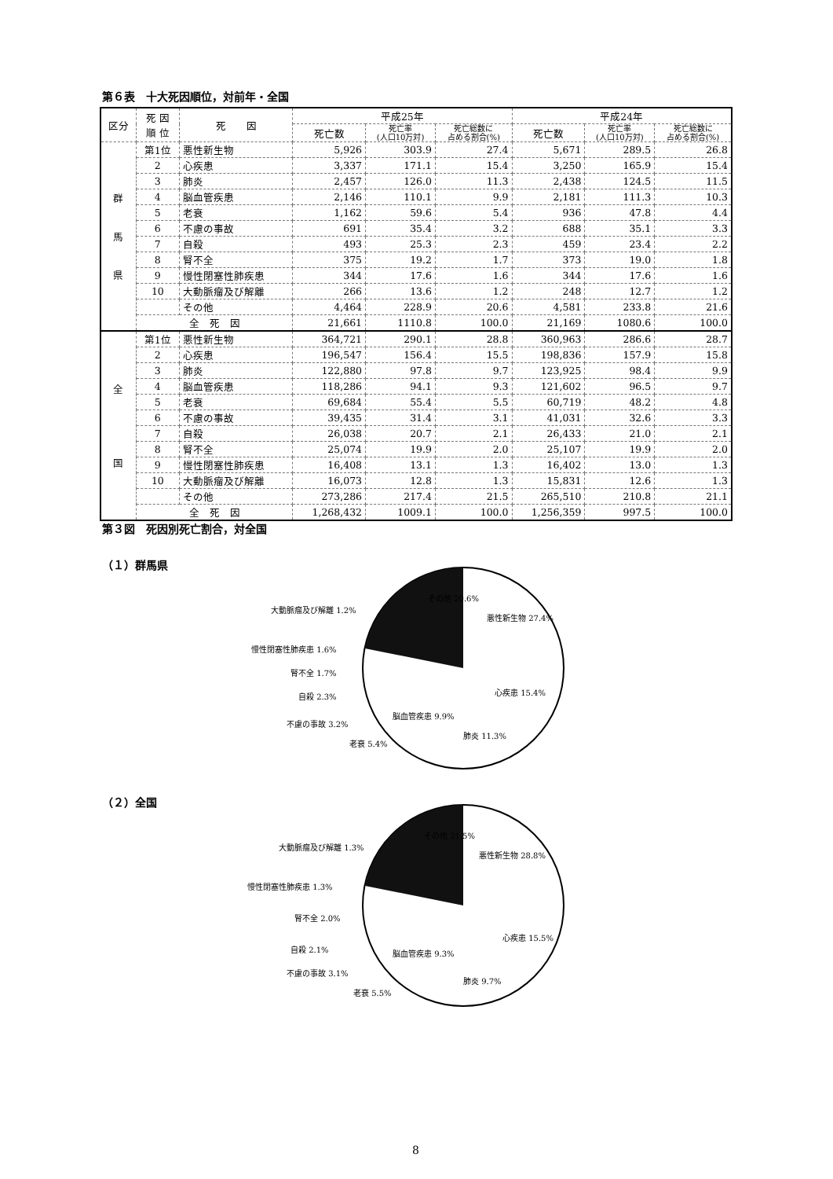第６表　十大死因順位，対前年・全国
| 区分 | 死 因 順 位 | 死 因 | 平成25年 | | | 平成24年 | | |
| --- | --- | --- | --- | --- | --- | --- | --- | --- |
| | | | 死亡数 | 死亡率 (人口10万対) | 死亡総数に 占める割合(%) | 死亡数 | 死亡率 (人口10万対) | 死亡総数に 占める割合(%) |
| 群 馬 県 | 第1位 | 悪性新生物 | 5,926 | 303.9 | 27.4 | 5,671 | 289.5 | 26.8 |
| | 2 | 心疾患 | 3,337 | 171.1 | 15.4 | 3,250 | 165.9 | 15.4 |
| | 3 | 肺炎 | 2,457 | 126.0 | 11.3 | 2,438 | 124.5 | 11.5 |
| | 4 | 脳血管疾患 | 2,146 | 110.1 | 9.9 | 2,181 | 111.3 | 10.3 |
| | 5 | 老衰 | 1,162 | 59.6 | 5.4 | 936 | 47.8 | 4.4 |
| | 6 | 不慮の事故 | 691 | 35.4 | 3.2 | 688 | 35.1 | 3.3 |
| | 7 | 自殺 | 493 | 25.3 | 2.3 | 459 | 23.4 | 2.2 |
| | 8 | 腎不全 | 375 | 19.2 | 1.7 | 373 | 19.0 | 1.8 |
| | 9 | 慢性閉塞性肺疾患 | 344 | 17.6 | 1.6 | 344 | 17.6 | 1.6 |
| | 10 | 大動脈瘤及び解離 | 266 | 13.6 | 1.2 | 248 | 12.7 | 1.2 |
| | | その他 | 4,464 | 228.9 | 20.6 | 4,581 | 233.8 | 21.6 |
| | 全 死 因 | | 21,661 | 1110.8 | 100.0 | 21,169 | 1080.6 | 100.0 |
| 全 国 | 第1位 | 悪性新生物 | 364,721 | 290.1 | 28.8 | 360,963 | 286.6 | 28.7 |
| | 2 | 心疾患 | 196,547 | 156.4 | 15.5 | 198,836 | 157.9 | 15.8 |
| | 3 | 肺炎 | 122,880 | 97.8 | 9.7 | 123,925 | 98.4 | 9.9 |
| | 4 | 脳血管疾患 | 118,286 | 94.1 | 9.3 | 121,602 | 96.5 | 9.7 |
| | 5 | 老衰 | 69,684 | 55.4 | 5.5 | 60,719 | 48.2 | 4.8 |
| | 6 | 不慮の事故 | 39,435 | 31.4 | 3.1 | 41,031 | 32.6 | 3.3 |
| | 7 | 自殺 | 26,038 | 20.7 | 2.1 | 26,433 | 21.0 | 2.1 |
| | 8 | 腎不全 | 25,074 | 19.9 | 2.0 | 25,107 | 19.9 | 2.0 |
| | 9 | 慢性閉塞性肺疾患 | 16,408 | 13.1 | 1.3 | 16,402 | 13.0 | 1.3 |
| | 10 | 大動脈瘤及び解離 | 16,073 | 12.8 | 1.3 | 15,831 | 12.6 | 1.3 |
| | | その他 | 273,286 | 217.4 | 21.5 | 265,510 | 210.8 | 21.1 |
| | 全 死 因 | | 1,268,432 | 1009.1 | 100.0 | 1,256,359 | 997.5 | 100.0 |
第３図　死因別死亡割合，対全国
（１）群馬県
その他 20.6%
悪性新生物 27.4%
心疾患 15.4%
肺炎 11.3%
脳血管疾患 9.9%
老衰 5.4%
大動脈瘤及び解離 1.2%
慢性閉塞性肺疾患 1.6%
腎不全 1.7%
自殺 2.3%
不慮の事故 3.2%
（２）全国
その他 21.5%
悪性新生物 28.8%
心疾患 15.5%
肺炎 9.7%
脳血管疾患 9.3%
老衰 5.5%
大動脈瘤及び解離 1.3%
慢性閉塞性肺疾患 1.3%
腎不全 2.0%
自殺 2.1%
不慮の事故 3.1%
8